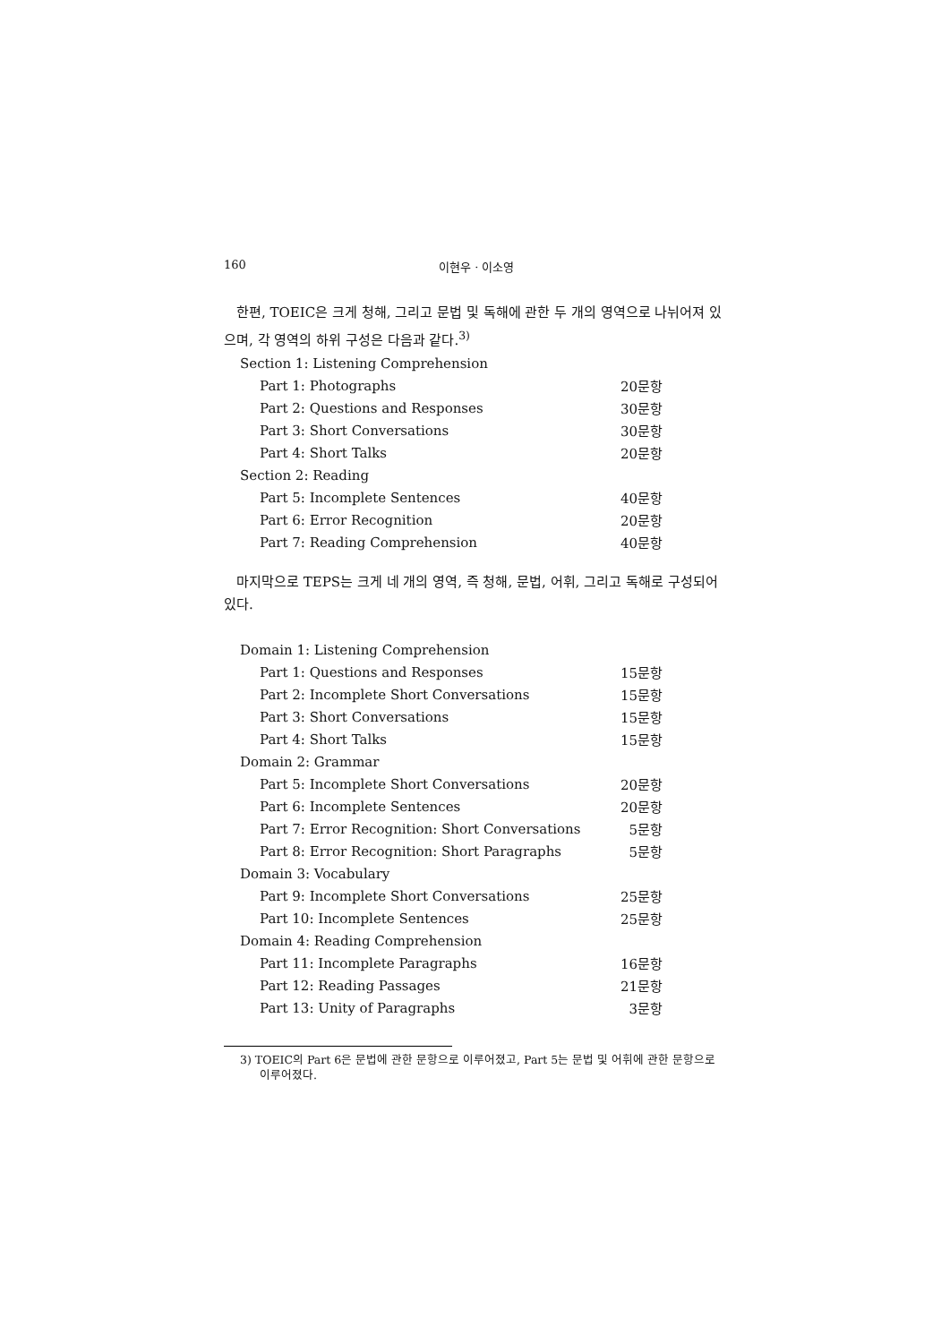160 이현우 · 이소영
한편, TOEIC은 크게 청해, 그리고 문법 및 독해에 관한 두 개의 영역으로 나뉘어져 있으며, 각 영역의 하위 구성은 다음과 같다.<sup>3)</sup>
| Section 1: Listening Comprehension | |
| Part 1: Photographs | 20문항 |
| Part 2: Questions and Responses | 30문항 |
| Part 3: Short Conversations | 30문항 |
| Part 4: Short Talks | 20문항 |
| Section 2: Reading | |
| Part 5: Incomplete Sentences | 40문항 |
| Part 6: Error Recognition | 20문항 |
| Part 7: Reading Comprehension | 40문항 |
마지막으로 TEPS는 크게 네 개의 영역, 즉 청해, 문법, 어휘, 그리고 독해로 구성되어 있다.
| Domain 1: Listening Comprehension | |
| Part 1: Questions and Responses | 15문항 |
| Part 2: Incomplete Short Conversations | 15문항 |
| Part 3: Short Conversations | 15문항 |
| Part 4: Short Talks | 15문항 |
| Domain 2: Grammar | |
| Part 5: Incomplete Short Conversations | 20문항 |
| Part 6: Incomplete Sentences | 20문항 |
| Part 7: Error Recognition: Short Conversations | 5문항 |
| Part 8: Error Recognition: Short Paragraphs | 5문항 |
| Domain 3: Vocabulary | |
| Part 9: Incomplete Short Conversations | 25문항 |
| Part 10: Incomplete Sentences | 25문항 |
| Domain 4: Reading Comprehension | |
| Part 11: Incomplete Paragraphs | 16문항 |
| Part 12: Reading Passages | 21문항 |
| Part 13: Unity of Paragraphs | 3문항 |
3) TOEIC의 Part 6은 문법에 관한 문항으로 이루어졌고, Part 5는 문법 및 어휘에 관한 문항으로 이루어졌다.